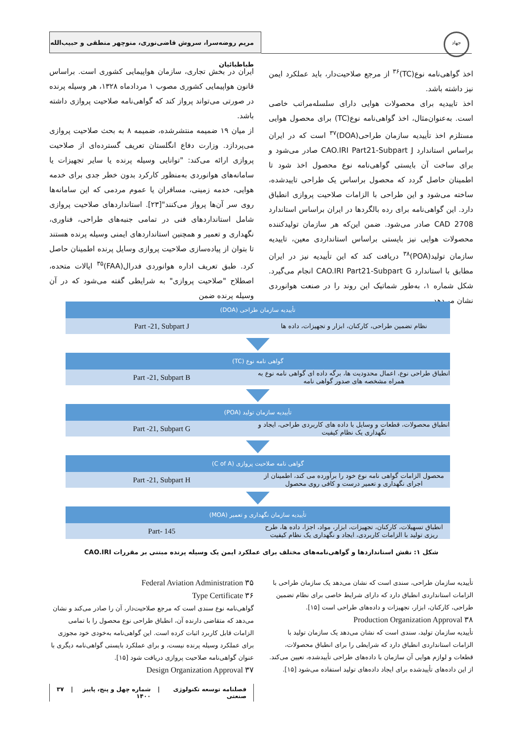جهاد
مریم روضه‌سرا، سروش قاضی‌نوری، منوچهر منطقی و حبیب‌الله طباطبائیان
ایران در بخش تجاری، سازمان هواپیمایی کشوری است. براساس قانون هواپیمایی کشوری مصوب ۱ مردادماه ۱۳۲۸، هر وسیله پرنده در صورتی می‌تواند پرواز کند که گواهی‌نامه صلاحیت پروازی داشته باشد.
از میان ۱۹ ضمیمه منتشرشده، ضمیمه ۸ به بحث صلاحیت پروازی می‌پردازد. وزارت دفاع انگلستان تعریف گسترده‌ای از صلاحیت پروازی ارائه می‌کند: "توانایی وسیله پرنده یا سایر تجهیزات یا سامانه‌های هوانوردی به‌منظور کارکرد بدون خطر جدی برای خدمه هوایی، خدمه زمینی، مسافران یا عموم مردمی که این سامانه‌ها روی سر آن‌ها پرواز می‌کنند"[۲۳]. استانداردهای صلاحیت پروازی شامل استانداردهای فنی در تمامی جنبه‌های طراحی، فناوری، نگهداری و تعمیر و همچنین استانداردهای ایمنی وسیله پرنده هستند تا بتوان از پیاده‌سازی صلاحیت پروازی وسایل پرنده اطمینان حاصل کرد. طبق تعریف اداره هوانوردی فدرال(FAA)<sup>۳۵</sup> ایالات متحده، اصطلاح "صلاحیت پروازی" به شرایطی گفته می‌شود که در آن وسیله پرنده ضمن
اخذ گواهی‌نامه نوع(TC)<sup>۳۶</sup> از مرجع صلاحیت‌دار، باید عملکرد ایمن نیز داشته باشد.
اخذ تاییدیه برای محصولات هوایی دارای سلسله‌مراتب خاصی است. به‌عنوان‌مثال، اخذ گواهی‌نامه نوع(TC) برای محصول هوایی مستلزم اخذ تأییدیه سازمان طراحی(DOA)<sup>۳۷</sup> است که در ایران براساس استاندارد CAO.IRI Part21-Subpart J صادر می‌شود و برای ساخت آن بایستی گواهی‌نامه نوع محصول اخذ شود تا اطمینان حاصل گردد که محصول براساس یک طراحی تاییدشده، ساخته می‌شود و این طراحی با الزامات صلاحیت پروازی انطباق دارد. این گواهی‌نامه برای رده بالگردها در ایران براساس استاندارد CAD 2708 صادر می‌شود. ضمن این‌که هر سازمان تولیدکننده محصولات هوایی نیز بایستی براساس استانداردی معین، تاییدیه سازمان تولید(POA)<sup>۳۸</sup> دریافت کند که این تأییدیه نیز در ایران مطابق با استاندارد CAO.IRI Part21-Subpart G انجام می‌گیرد. شکل شماره ۱، به‌طور شماتیک این روند را در صنعت هوانوردی نشان می‌دهد.
تأییدیه سازمان طراحی (DOA)
نظام تضمین طراحی، کارکنان، ابزار و تجهیزات، داده ها
Part -21, Subpart J
گواهی نامه نوع (TC)
انطباق طراحی نوع، اعمال محدودیت ها، برگه داده ای گواهی نامه نوع به همراه مشخصه های صدور گواهی نامه
Part -21, Subpart B
تأییدیه سازمان تولید (POA)
انطباق محصولات، قطعات و وسایل با داده های کاربردی طراحی، ایجاد و نگهداری یک نظام کیفیت
Part -21, Subpart G
گواهی نامه صلاحیت پروازی (C of A)
محصول الزامات گواهی نامه نوع خود را برآورده می کند، اطمینان از اجرای نگهداری و تعمیر درست و کافی روی محصول
Part -21, Subpart H
تأییدیه سازمان نگهداری و تعمیر (MOA)
انطباق تسهیلات، کارکنان، تجهیزات، ابزار، مواد، اجزا، داده ها، طرح ریزی تولید با الزامات کاربردی، ایجاد و نگهداری یک نظام کیفیت
Part- 145
شکل ۱: نقش استانداردها و گواهی‌نامه‌های مختلف برای عملکرد ایمن یک وسیله پرنده مبتنی بر مقررات CAO.IRI
۳۵ Federal Aviation Administration
۳۶ Type Certificate
گواهی‌نامه نوع سندی است که مرجع صلاحیت‌دار، آن را صادر می‌کند و نشان می‌دهد که متقاضی دارنده آن، انطباق طراحی نوع محصول را با تمامی الزامات قابل کاربرد اثبات کرده است. این گواهی‌نامه به‌خودی خود مجوزی برای عملکرد وسیله پرنده نیست، و برای عملکرد بایستی گواهی‌نامه دیگری با عنوان گواهی‌نامه صلاحیت پروازی دریافت شود [۱۵].
۳۷ Design Organization Approval
تأییدیه سازمان طراحی، سندی است که نشان می‌دهد یک سازمان طراحی با الزامات استانداردی انطباق دارد که دارای شرایط خاصی برای نظام تضمین طراحی، کارکنان، ابزار، تجهیزات و داده‌های طراحی است [۱۵].
۳۸ Production Organization Approval
تأییدیه سازمان تولید، سندی است که نشان می‌دهد یک سازمان تولید با الزامات استانداردی انطباق دارد که شرایطی را برای انطباق محصولات، قطعات و لوازم هوایی آن سازمان با داده‌های طراحی تأییدشده، تعیین می‌کند. از این داده‌های تأییدشده برای ایجاد داده‌های تولید استفاده می‌شود [۱۵].
فصلنامه توسعه تکنولوژی صنعتی | شماره چهل و پنج، پاییز ۱۴۰۰ | ۳۷